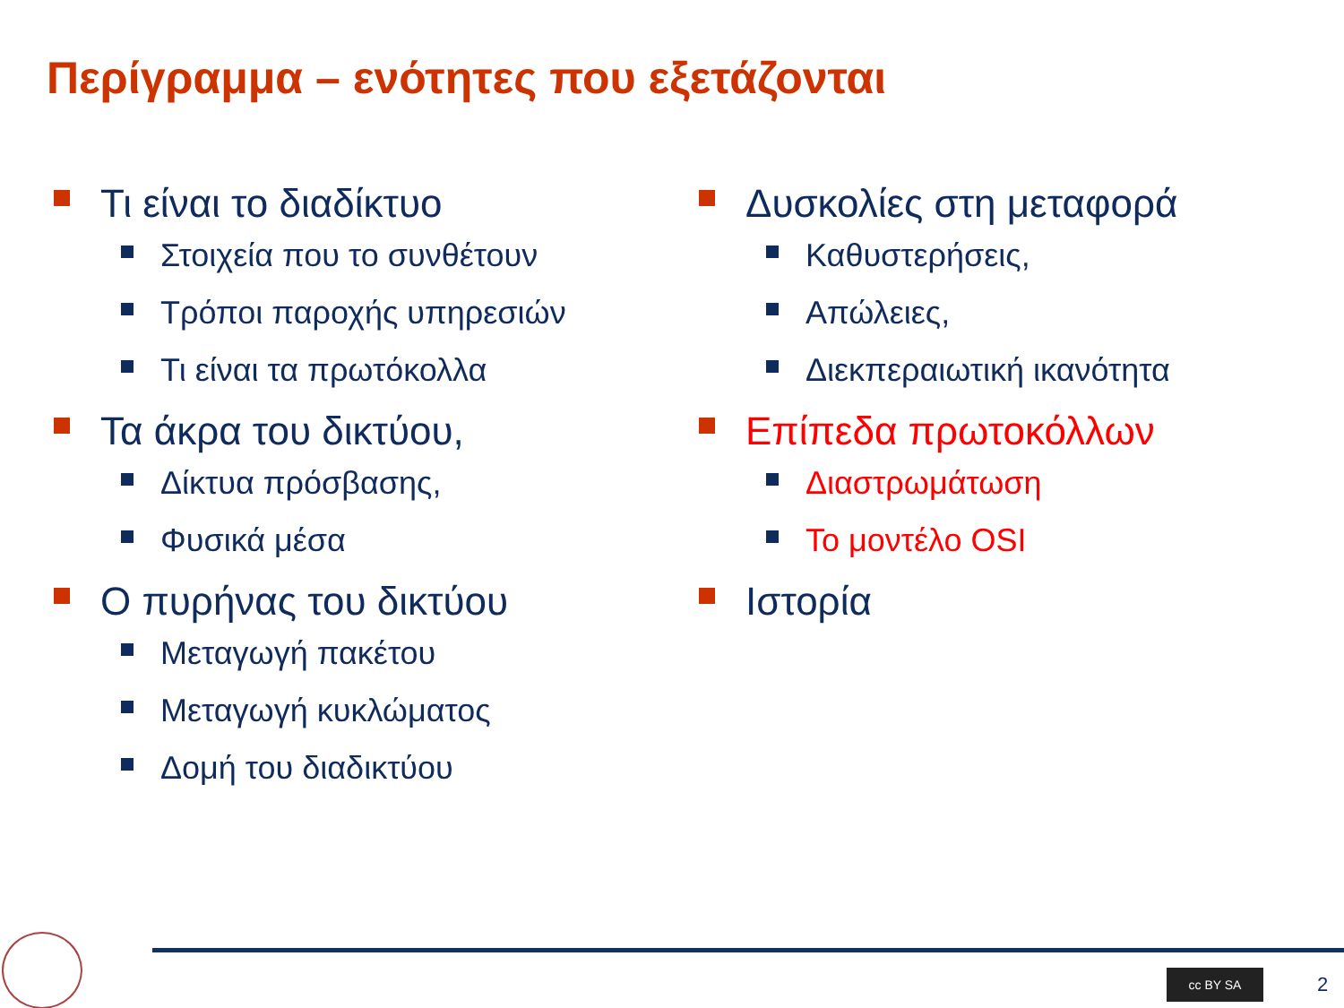Περίγραμμα – ενότητες που εξετάζονται
Τι είναι το διαδίκτυο
Στοιχεία που το συνθέτουν
Τρόποι παροχής υπηρεσιών
Τι είναι τα πρωτόκολλα
Τα άκρα του δικτύου,
Δίκτυα πρόσβασης,
Φυσικά μέσα
Ο πυρήνας του δικτύου
Μεταγωγή πακέτου
Μεταγωγή κυκλώματος
Δομή του διαδικτύου
Δυσκολίες στη μεταφορά
Καθυστερήσεις,
Απώλειες,
Διεκπεραιωτική ικανότητα
Επίπεδα πρωτοκόλλων
Διαστρωμάτωση
Το μοντέλο OSI
Ιστορία
cc BY SA 2